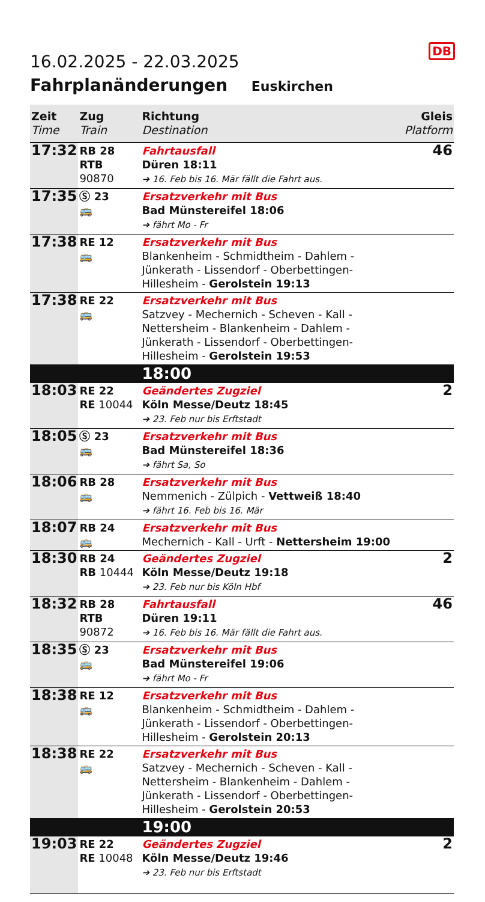DB
16.02.2025 - 22.03.2025
Fahrplanänderungen Euskirchen
| Zeit Time | Zug Train | Richtung Destination | Gleis Platform |
| --- | --- | --- | --- |
| 17:32 | RB 28 RTB 90870 | Fahrtausfall Düren 18:11 ➔ 16. Feb bis 16. Mär fällt die Fahrt aus. | 46 |
| 17:35 | Ⓢ 23 🚌 | Ersatzverkehr mit Bus Bad Münstereifel 18:06 ➔ fährt Mo - Fr | |
| 17:38 | RE 12 🚌 | Ersatzverkehr mit Bus Blankenheim - Schmidtheim - Dahlem - Jünkerath - Lissendorf - Oberbettingen-Hillesheim - Gerolstein 19:13 | |
| 17:38 | RE 22 🚌 | Ersatzverkehr mit Bus Satzvey - Mechernich - Scheven - Kall - Nettersheim - Blankenheim - Dahlem - Jünkerath - Lissendorf - Oberbettingen-Hillesheim - Gerolstein 19:53 | |
| | | 18:00 | |
| 18:03 | RE 22 RE 10044 | Geändertes Zugziel Köln Messe/Deutz 18:45 ➔ 23. Feb nur bis Erftstadt | 2 |
| 18:05 | Ⓢ 23 🚌 | Ersatzverkehr mit Bus Bad Münstereifel 18:36 ➔ fährt Sa, So | |
| 18:06 | RB 28 🚌 | Ersatzverkehr mit Bus Nemmenich - Zülpich - Vettweiß 18:40 ➔ fährt 16. Feb bis 16. Mär | |
| 18:07 | RB 24 🚌 | Ersatzverkehr mit Bus Mechernich - Kall - Urft - Nettersheim 19:00 | |
| 18:30 | RB 24 RB 10444 | Geändertes Zugziel Köln Messe/Deutz 19:18 ➔ 23. Feb nur bis Köln Hbf | 2 |
| 18:32 | RB 28 RTB 90872 | Fahrtausfall Düren 19:11 ➔ 16. Feb bis 16. Mär fällt die Fahrt aus. | 46 |
| 18:35 | Ⓢ 23 🚌 | Ersatzverkehr mit Bus Bad Münstereifel 19:06 ➔ fährt Mo - Fr | |
| 18:38 | RE 12 🚌 | Ersatzverkehr mit Bus Blankenheim - Schmidtheim - Dahlem - Jünkerath - Lissendorf - Oberbettingen-Hillesheim - Gerolstein 20:13 | |
| 18:38 | RE 22 🚌 | Ersatzverkehr mit Bus Satzvey - Mechernich - Scheven - Kall - Nettersheim - Blankenheim - Dahlem - Jünkerath - Lissendorf - Oberbettingen-Hillesheim - Gerolstein 20:53 | |
| | | 19:00 | |
| 19:03 | RE 22 RE 10048 | Geändertes Zugziel Köln Messe/Deutz 19:46 ➔ 23. Feb nur bis Erftstadt | 2 |